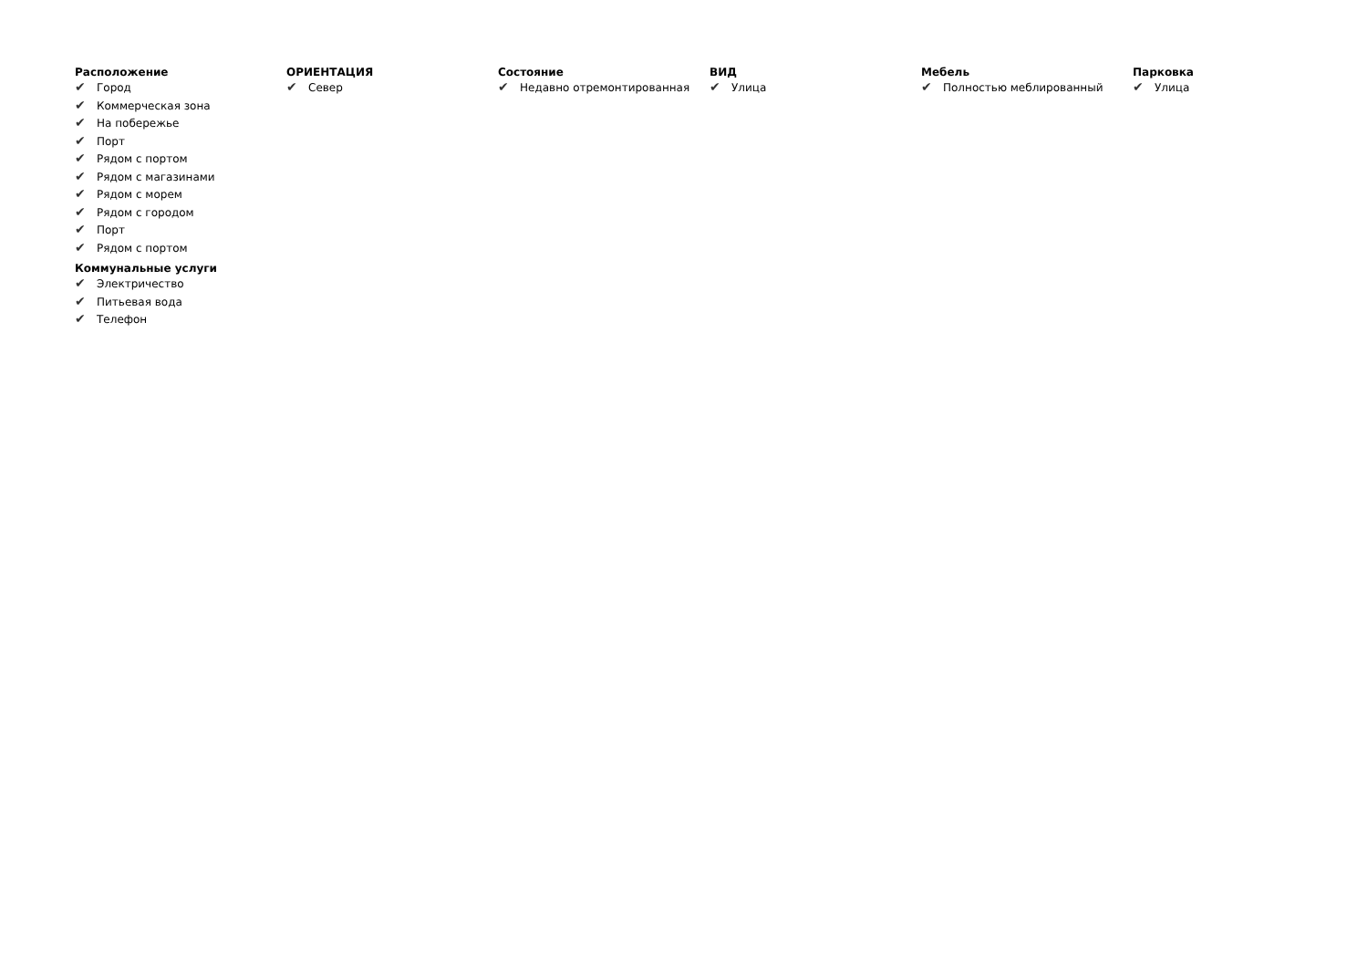Расположение
✔ Город
✔ Коммерческая зона
✔ На побережье
✔ Порт
✔ Рядом с портом
✔ Рядом с магазинами
✔ Рядом с морем
✔ Рядом с городом
✔ Порт
✔ Рядом с портом
Коммунальные услуги
✔ Электричество
✔ Питьевая вода
✔ Телефон
ОРИЕНТАЦИЯ
✔ Север
Состояние
✔ Недавно отремонтированная
ВИД
✔ Улица
Мебель
✔ Полностью меблированный
Парковка
✔ Улица